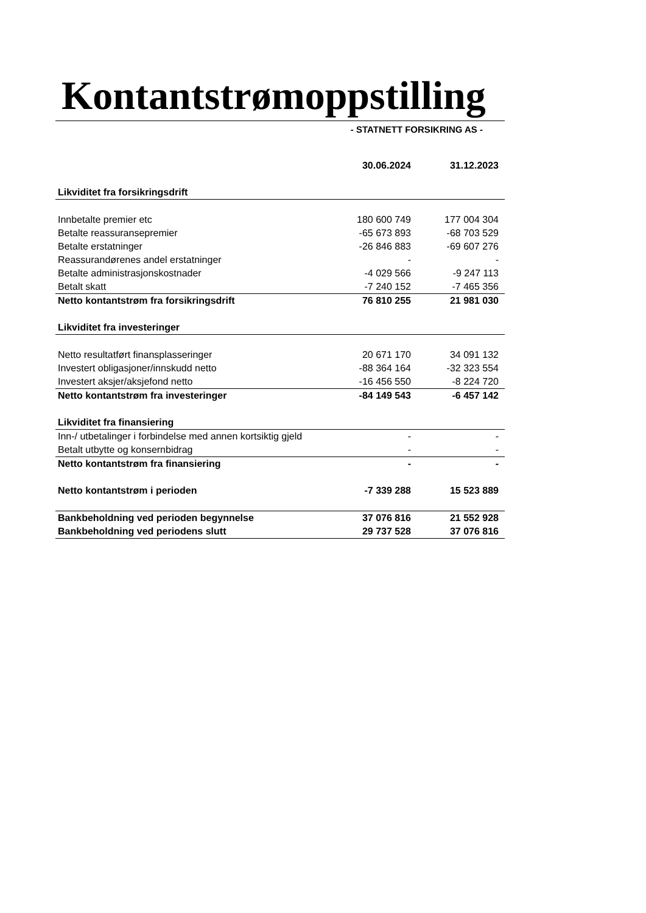Kontantstrømoppstilling
- STATNETT FORSIKRING AS -
| | 30.06.2024 | 31.12.2023 |
| --- | --- | --- |
| Likviditet fra forsikringsdrift | | |
| Innbetalte premier etc | 180 600 749 | 177 004 304 |
| Betalte reassuransepremier | -65 673 893 | -68 703 529 |
| Betalte erstatninger | -26 846 883 | -69 607 276 |
| Reassurandørenes andel erstatninger | - | - |
| Betalte administrasjonskostnader | -4 029 566 | -9 247 113 |
| Betalt skatt | -7 240 152 | -7 465 356 |
| Netto kontantstrøm fra forsikringsdrift | 76 810 255 | 21 981 030 |
| Likviditet fra investeringer | | |
| Netto resultatført finansplasseringer | 20 671 170 | 34 091 132 |
| Investert obligasjoner/innskudd netto | -88 364 164 | -32 323 554 |
| Investert aksjer/aksjefond netto | -16 456 550 | -8 224 720 |
| Netto kontantstrøm fra investeringer | -84 149 543 | -6 457 142 |
| Likviditet fra finansiering | | |
| Inn-/ utbetalinger i forbindelse med annen kortsiktig gjeld | - | - |
| Betalt utbytte og konsernbidrag | - | - |
| Netto kontantstrøm fra finansiering | - | - |
| Netto kontantstrøm i perioden | -7 339 288 | 15 523 889 |
| Bankbeholdning ved perioden begynnelse | 37 076 816 | 21 552 928 |
| Bankbeholdning ved periodens slutt | 29 737 528 | 37 076 816 |